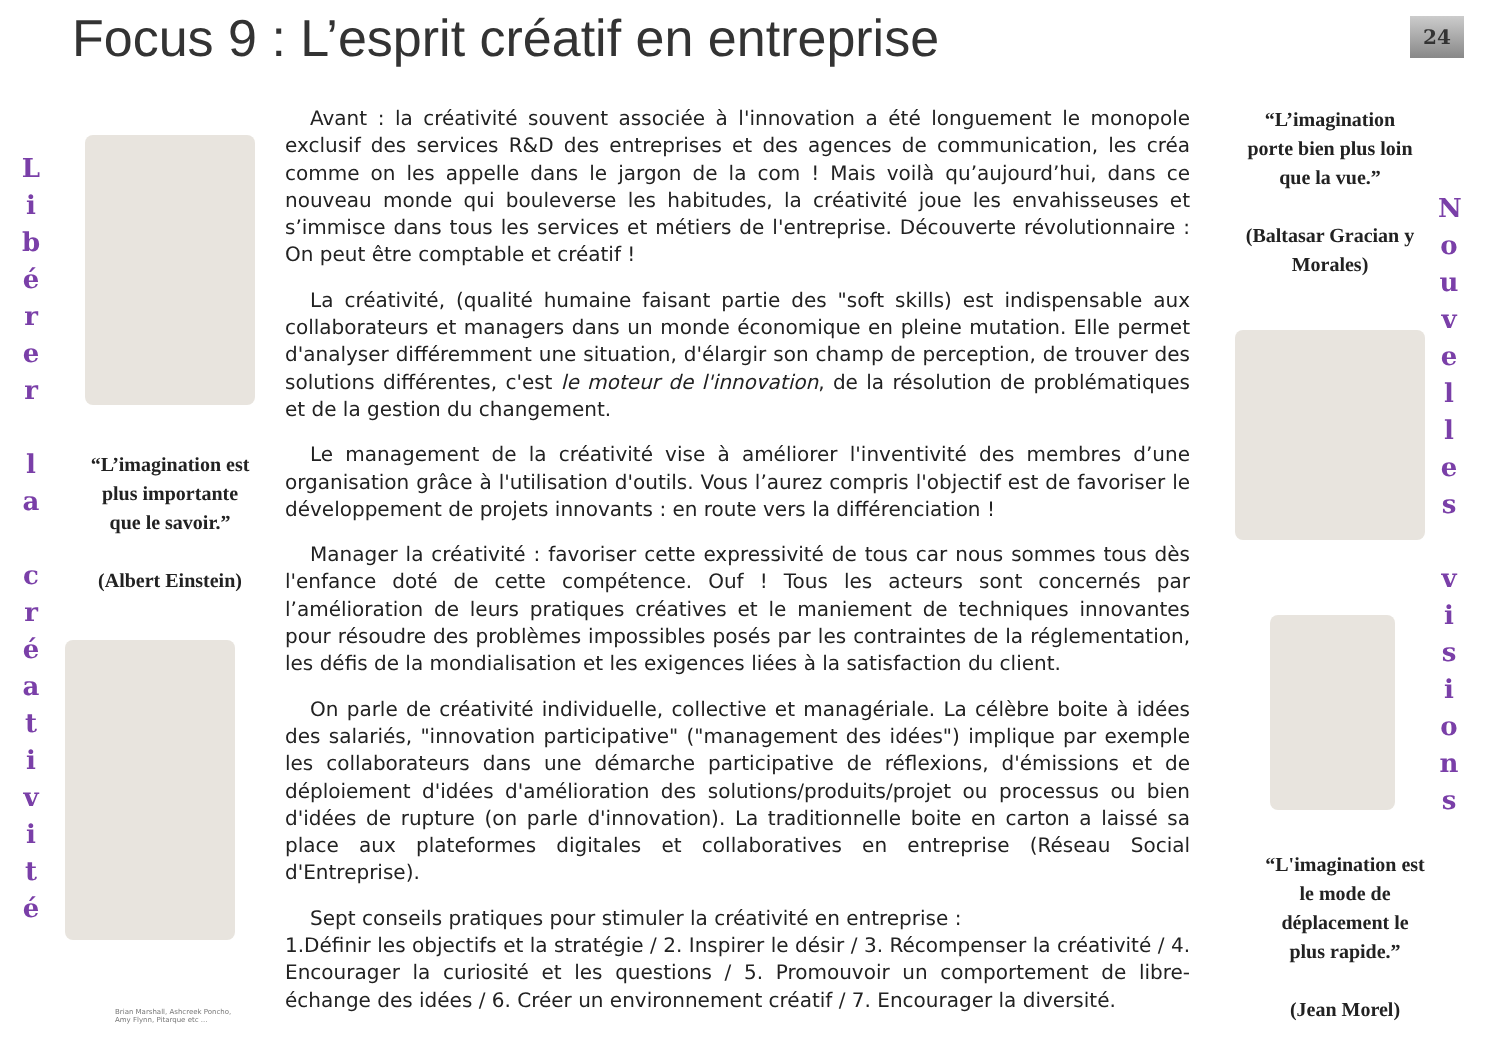Focus 9 : L’esprit créatif en entreprise
24
L
i
b
é
r
e
r
l
a
c
r
é
a
t
i
v
i
t
é
“L’imagination est plus importante que le savoir.”
(Albert Einstein)
Brian Marshall, Ashcreek Poncho,
Amy Flynn, Pitarque etc ...
Avant : la créativité souvent associée à l'innovation a été longuement le monopole exclusif des services R&D des entreprises et des agences de communication, les créa comme on les appelle dans le jargon de la com ! Mais voilà qu’aujourd’hui, dans ce nouveau monde qui bouleverse les habitudes, la créativité joue les envahisseuses et s’immisce dans tous les services et métiers de l'entreprise. Découverte révolutionnaire : On peut être comptable et créatif !
La créativité, (qualité humaine faisant partie des "soft skills) est indispensable aux collaborateurs et managers dans un monde économique en pleine mutation. Elle permet d'analyser différemment une situation, d'élargir son champ de perception, de trouver des solutions différentes, c'est le moteur de l'innovation, de la résolution de problématiques et de la gestion du changement.
Le management de la créativité vise à améliorer l'inventivité des membres d’une organisation grâce à l'utilisation d'outils. Vous l’aurez compris l'objectif est de favoriser le développement de projets innovants : en route vers la différenciation !
Manager la créativité : favoriser cette expressivité de tous car nous sommes tous dès l'enfance doté de cette compétence. Ouf ! Tous les acteurs sont concernés par l’amélioration de leurs pratiques créatives et le maniement de techniques innovantes pour résoudre des problèmes impossibles posés par les contraintes de la réglementation, les défis de la mondialisation et les exigences liées à la satisfaction du client.
On parle de créativité individuelle, collective et managériale. La célèbre boite à idées des salariés, "innovation participative" ("management des idées") implique par exemple les collaborateurs dans une démarche participative de réflexions, d'émissions et de déploiement d'idées d'amélioration des solutions/produits/projet ou processus ou bien d'idées de rupture (on parle d'innovation). La traditionnelle boite en carton a laissé sa place aux plateformes digitales et collaboratives en entreprise (Réseau Social d'Entreprise).
Sept conseils pratiques pour stimuler la créativité en entreprise :
1.Définir les objectifs et la stratégie / 2. Inspirer le désir / 3. Récompenser la créativité / 4. Encourager la curiosité et les questions / 5. Promouvoir un comportement de libre-échange des idées / 6. Créer un environnement créatif / 7. Encourager la diversité.
“L’imagination porte bien plus loin que la vue.”
(Baltasar Gracian y Morales)
“L'imagination est le mode de déplacement le plus rapide.”
(Jean Morel)
N
o
u
v
e
l
l
e
s
v
i
s
i
o
n
s